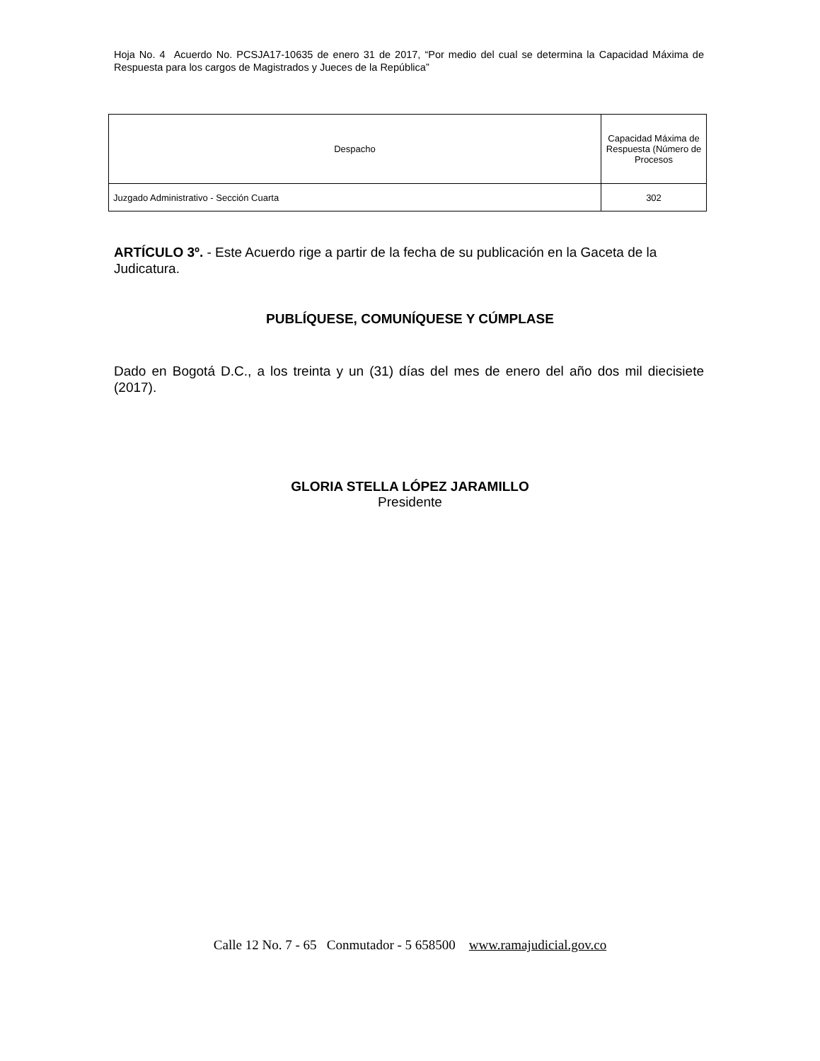Hoja No. 4 Acuerdo No. PCSJA17-10635 de enero 31 de 2017, “Por medio del cual se determina la Capacidad Máxima de Respuesta para los cargos de Magistrados y Jueces de la República”
| Despacho | Capacidad Máxima de Respuesta (Número de Procesos |
| --- | --- |
| Juzgado Administrativo - Sección Cuarta | 302 |
ARTÍCULO 3º. - Este Acuerdo rige a partir de la fecha de su publicación en la Gaceta de la Judicatura.
PUBLÍQUESE, COMUNÍQUESE Y CÚMPLASE
Dado en Bogotá D.C., a los treinta y un (31) días del mes de enero del año dos mil diecisiete (2017).
GLORIA STELLA LÓPEZ JARAMILLO
Presidente
Calle 12 No. 7 - 65 Conmutador - 5 658500 www.ramajudicial.gov.co